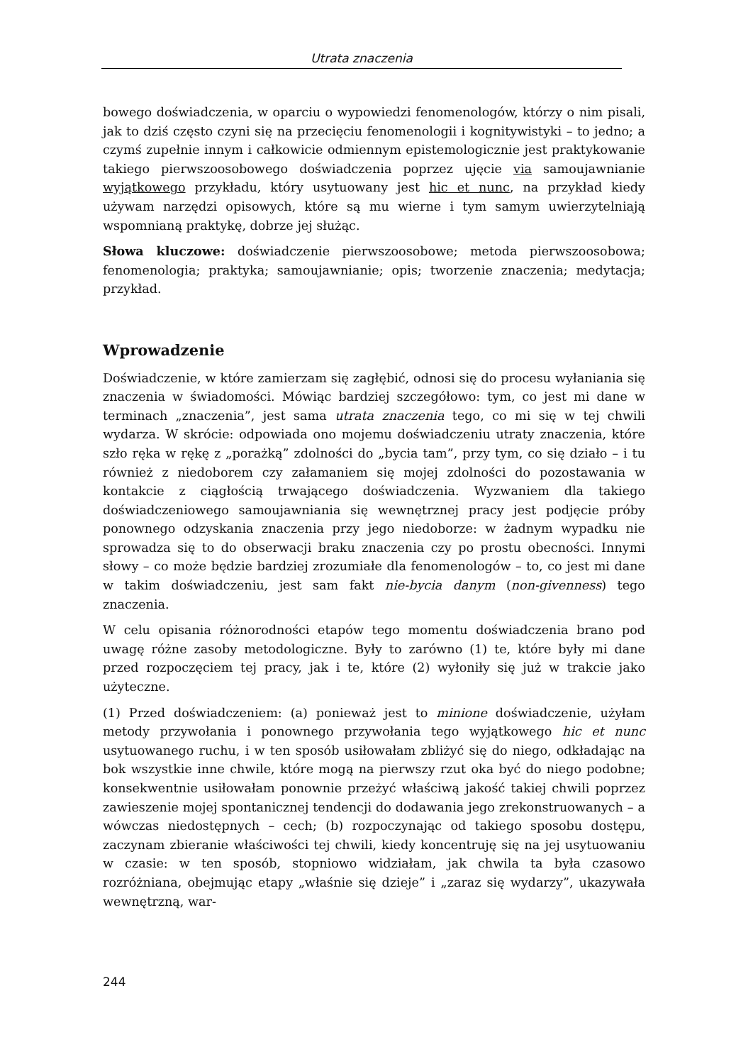Utrata znaczenia
bowego doświadczenia, w oparciu o wypowiedzi fenomenologów, którzy o nim pisali, jak to dziś często czyni się na przecięciu fenomenologii i kognitywistyki – to jedno; a czymś zupełnie innym i całkowicie odmiennym epistemologicznie jest praktykowanie takiego pierwszoosobowego doświadczenia poprzez ujęcie via samoujawnianie wyjątkowego przykładu, który usytuowany jest hic et nunc, na przykład kiedy używam narzędzi opisowych, które są mu wierne i tym samym uwierzytelniają wspomnianą praktykę, dobrze jej służąc.
Słowa kluczowe: doświadczenie pierwszoosobowe; metoda pierwszoosobowa; fenomenologia; praktyka; samoujawnianie; opis; tworzenie znaczenia; medytacja; przykład.
Wprowadzenie
Doświadczenie, w które zamierzam się zagłębić, odnosi się do procesu wyłaniania się znaczenia w świadomości. Mówiąc bardziej szczegółowo: tym, co jest mi dane w terminach „znaczenia”, jest sama utrata znaczenia tego, co mi się w tej chwili wydarza. W skrócie: odpowiada ono mojemu doświadczeniu utraty znaczenia, które szło ręka w rękę z „porażką” zdolności do „bycia tam”, przy tym, co się działo – i tu również z niedoborem czy załamaniem się mojej zdolności do pozostawania w kontakcie z ciągłością trwającego doświadczenia. Wyzwaniem dla takiego doświadczeniowego samoujawniania się wewnętrznej pracy jest podjęcie próby ponownego odzyskania znaczenia przy jego niedoborze: w żadnym wypadku nie sprowadza się to do obserwacji braku znaczenia czy po prostu obecności. Innymi słowy – co może będzie bardziej zrozumiałe dla fenomenologów – to, co jest mi dane w takim doświadczeniu, jest sam fakt nie-bycia danym (non-givenness) tego znaczenia.
W celu opisania różnorodności etapów tego momentu doświadczenia brano pod uwagę różne zasoby metodologiczne. Były to zarówno (1) te, które były mi dane przed rozpoczęciem tej pracy, jak i te, które (2) wyłoniły się już w trakcie jako użyteczne.
(1) Przed doświadczeniem: (a) ponieważ jest to minione doświadczenie, użyłam metody przywołania i ponownego przywołania tego wyjątkowego hic et nunc usytuowanego ruchu, i w ten sposób usiłowałam zbliżyć się do niego, odkładając na bok wszystkie inne chwile, które mogą na pierwszy rzut oka być do niego podobne; konsekwentnie usiłowałam ponownie przeżyć właściwą jakość takiej chwili poprzez zawieszenie mojej spontanicznej tendencji do dodawania jego zrekonstruowanych – a wówczas niedostępnych – cech; (b) rozpoczynając od takiego sposobu dostępu, zaczynam zbieranie właściwości tej chwili, kiedy koncentruję się na jej usytuowaniu w czasie: w ten sposób, stopniowo widziałam, jak chwila ta była czasowo rozróżniana, obejmując etapy „właśnie się dzieje” i „zaraz się wydarzy”, ukazywała wewnętrzną, war-
244